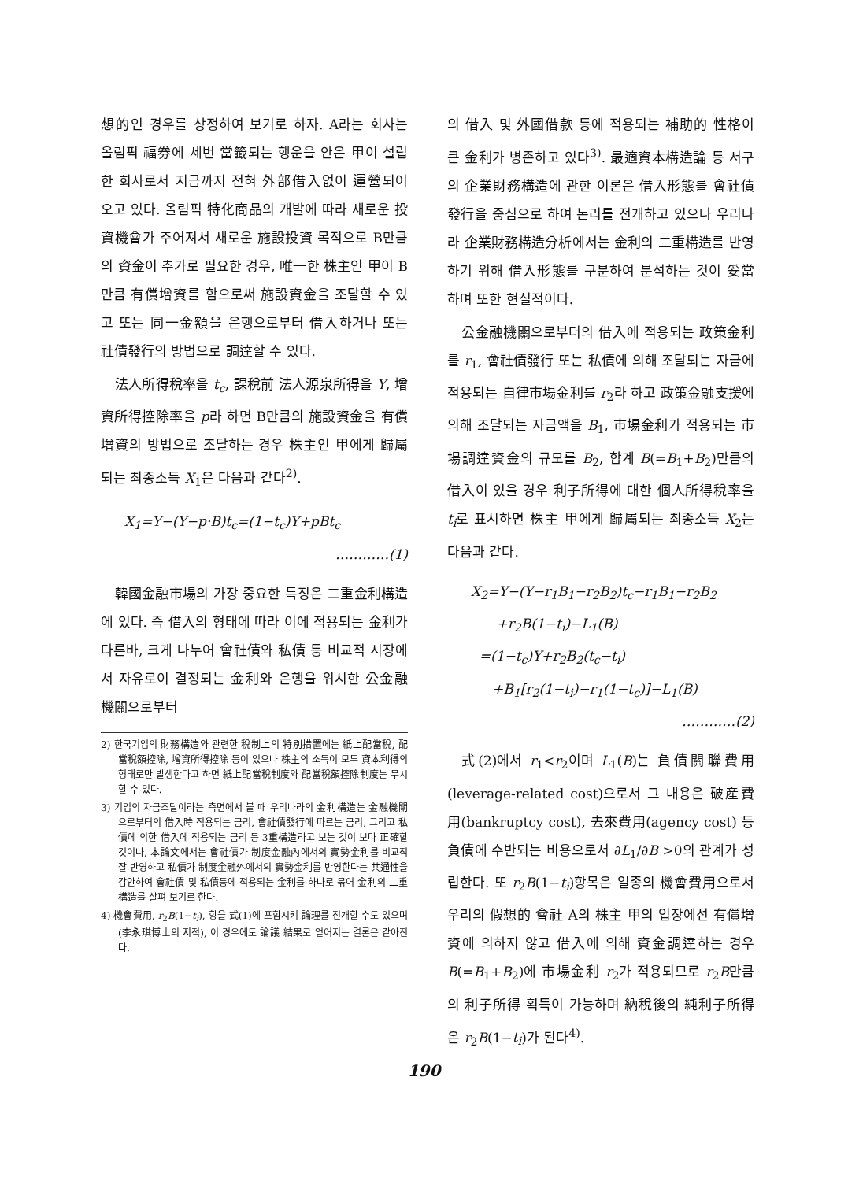想的인 경우를 상정하여 보기로 하자. A라는 회사는 올림픽 福券에 세번 當籤되는 행운을 안은 甲이 설립한 회사로서 지금까지 전혀 外部借入없이 運營되어 오고 있다. 올림픽 特化商品의 개발에 따라 새로운 投資機會가 주어져서 새로운 施設投資 목적으로 B만큼의 資金이 추가로 필요한 경우, 唯一한 株主인 甲이 B만큼 有償增資를 함으로써 施設資金을 조달할 수 있고 또는 同一金額을 은행으로부터 借入하거나 또는 社債發行의 방법으로 調達할 수 있다.
法人所得稅率을 t<sub>c</sub>, 課稅前 法人源泉所得을 Y, 增資所得控除率을 p라 하면 B만큼의 施設資金을 有償增資의 방법으로 조달하는 경우 株主인 甲에게 歸屬되는 최종소득 X<sub>1</sub>은 다음과 같다<sup>2)</sup>.
X<sub>1</sub>=Y−(Y−p·B)t<sub>c</sub>=(1−t<sub>c</sub>)Y+pBt<sub>c</sub>
…………(1)
韓國金融市場의 가장 중요한 특징은 二重金利構造에 있다. 즉 借入의 형태에 따라 이에 적용되는 金利가 다른바, 크게 나누어 會社債와 私債 등 비교적 시장에서 자유로이 결정되는 金利와 은행을 위시한 公金融機關으로부터
2) 한국기업의 財務構造와 관련한 稅制上의 特別措置에는 紙上配當稅, 配當稅額控除, 增資所得控除 등이 있으나 株主의 소득이 모두 資本利得의 형태로만 발생한다고 하면 紙上配當稅制度와 配當稅額控除制度는 무시할 수 있다.
3) 기업의 자금조달이라는 측면에서 볼 때 우리나라의 金利構造는 金融機關으로부터의 借入時 적용되는 금리, 會社債發行에 따르는 금리, 그리고 私債에 의한 借入에 적용되는 금리 등 3重構造라고 보는 것이 보다 正確할 것이나, 本論文에서는 會社債가 制度金融內에서의 實勢金利를 비교적 잘 반영하고 私債가 制度金融外에서의 實勢金利를 반영한다는 共通性을 감안하여 會社債 및 私債등에 적용되는 金利를 하나로 묶어 金利의 二重構造를 살펴 보기로 한다.
4) 機會費用, r<sub>2</sub>B(1−t<sub>i</sub>), 항을 式(1)에 포함시켜 論理를 전개할 수도 있으며(李永琪博士의 지적), 이 경우에도 論議 結果로 얻어지는 결론은 같아진다.
의 借入 및 外國借款 등에 적용되는 補助的 性格이 큰 金利가 병존하고 있다<sup>3)</sup>. 最適資本構造論 등 서구의 企業財務構造에 관한 이론은 借入形態를 會社債發行을 중심으로 하여 논리를 전개하고 있으나 우리나라 企業財務構造分析에서는 金利의 二重構造를 반영하기 위해 借入形態를 구분하여 분석하는 것이 妥當하며 또한 현실적이다.
公金融機關으로부터의 借入에 적용되는 政策金利를 r<sub>1</sub>, 會社債發行 또는 私債에 의해 조달되는 자금에 적용되는 自律市場金利를 r<sub>2</sub>라 하고 政策金融支援에 의해 조달되는 자금액을 B<sub>1</sub>, 市場金利가 적용되는 市場調達資金의 규모를 B<sub>2</sub>, 합계 B(=B<sub>1</sub>+B<sub>2</sub>)만큼의 借入이 있을 경우 利子所得에 대한 個人所得稅率을 t<sub>i</sub>로 표시하면 株主 甲에게 歸屬되는 최종소득 X<sub>2</sub>는 다음과 같다.
X<sub>2</sub>=Y−(Y−r<sub>1</sub>B<sub>1</sub>−r<sub>2</sub>B<sub>2</sub>)t<sub>c</sub>−r<sub>1</sub>B<sub>1</sub>−r<sub>2</sub>B<sub>2</sub>
+r<sub>2</sub>B(1−t<sub>i</sub>)−L<sub>1</sub>(B)
=(1−t<sub>c</sub>)Y+r<sub>2</sub>B<sub>2</sub>(t<sub>c</sub>−t<sub>i</sub>)
+B<sub>1</sub>[r<sub>2</sub>(1−t<sub>i</sub>)−r<sub>1</sub>(1−t<sub>c</sub>)]−L<sub>1</sub>(B)
…………(2)
式(2)에서 r<sub>1</sub><r<sub>2</sub>이며 L<sub>1</sub>(B)는 負債關聯費用(leverage-related cost)으로서 그 내용은 破産費用(bankruptcy cost), 去來費用(agency cost) 등 負債에 수반되는 비용으로서 ∂L<sub>1</sub>/∂B >0의 관계가 성립한다. 또 r<sub>2</sub>B(1−t<sub>i</sub>)항목은 일종의 機會費用으로서 우리의 假想的 會社 A의 株主 甲의 입장에선 有償增資에 의하지 않고 借入에 의해 資金調達하는 경우 B(=B<sub>1</sub>+B<sub>2</sub>)에 市場金利 r<sub>2</sub>가 적용되므로 r<sub>2</sub>B만큼의 利子所得 획득이 가능하며 納稅後의 純利子所得은 r<sub>2</sub>B(1−t<sub>i</sub>)가 된다<sup>4)</sup>.
190